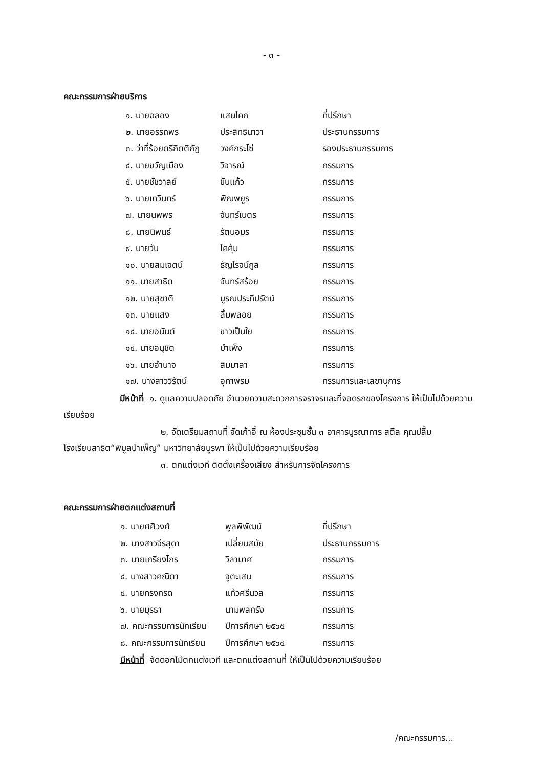- ๓ -
คณะกรรมการฝ่ายบริการ
| ๑. นายฉลอง | แสนโคก | ที่ปรึกษา |
| ๒. นายอรรถพร | ประสิทธินาวา | ประธานกรรมการ |
| ๓. ว่าที่ร้อยตรีกิตติภัฎ | วงค์กระโซ่ | รองประธานกรรมการ |
| ๔. นายขวัญเมือง | วิจารณ์ | กรรมการ |
| ๕. นายชัชวาลย์ | ขันแก้ว | กรรมการ |
| ๖. นายเทวินทร์ | พิณพยูร | กรรมการ |
| ๗. นายนพพร | จันทร์เนตร | กรรมการ |
| ๘. นายนิพนธ์ | รัตนอมร | กรรมการ |
| ๙. นายวัน | โคคุ้ม | กรรมการ |
| ๑๐. นายสมเจตน์ | ธัญโรจน์กูล | กรรมการ |
| ๑๑. นายสาธิต | จันทร์สร้อย | กรรมการ |
| ๑๒. นายสุชาติ | บูรณประทีปรัตน์ | กรรมการ |
| ๑๓. นายแสง | ลิ้มพลอย | กรรมการ |
| ๑๔. นายอนันต์ | ขาวเป็นใย | กรรมการ |
| ๑๕. นายอนุชิต | บำเพ็ง | กรรมการ |
| ๑๖. นายอำนาจ | สิมมาลา | กรรมการ |
| ๑๗. นางสาววิรัตน์ | อุทาพรม | กรรมการและเลขานุการ |
มีหน้าที่ ๑. ดูแลความปลอดภัย อำนวยความสะดวกการจราจรและที่จอดรถของโครงการ ให้เป็นไปด้วยความเรียบร้อย
๒. จัดเตรียมสถานที่ จัดเก้าอี้ ณ ห้องประชุมชั้น ๓ อาคารบูรณาการ สติล คุณปลื้ม โรงเรียนสาธิต“พิบูลบำเพ็ญ” มหาวิทยาลัยบูรพา ให้เป็นไปด้วยความเรียบร้อย
๓. ตกแต่งเวที ติดตั้งเครื่องเสียง สำหรับการจัดโครงการ
คณะกรรมการฝ่ายตกแต่งสถานที่
| ๑. นายศศิวงศ์ | พูลพิพัฒน์ | ที่ปรึกษา |
| ๒. นางสาวจีรสุดา | เปลี่ยนสมัย | ประธานกรรมการ |
| ๓. นายเกรียงไกร | วิลามาศ | กรรมการ |
| ๔. นางสาวคณิตา | จูตะเสน | กรรมการ |
| ๕. นายทรงกรด | แก้วศรีนวล | กรรมการ |
| ๖. นายมุรธา | นามพลกรัง | กรรมการ |
| ๗. คณะกรรมการนักเรียน | ปีการศึกษา ๒๕๖๕ | กรรมการ |
| ๘. คณะกรรมการนักเรียน | ปีการศึกษา ๒๕๖๔ | กรรมการ |
มีหน้าที่ จัดดอกไม้ตกแต่งเวที และตกแต่งสถานที่ ให้เป็นไปด้วยความเรียบร้อย
/คณะกรรมการ...